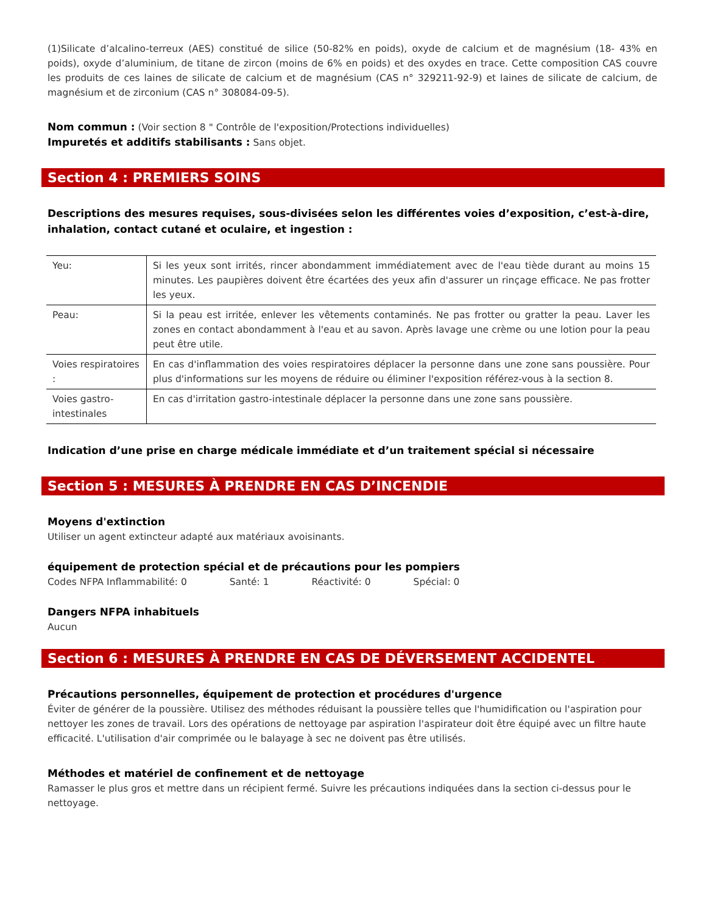(1)Silicate d’alcalino-terreux (AES) constitué de silice (50-82% en poids), oxyde de calcium et de magnésium (18- 43% en poids), oxyde d’aluminium, de titane de zircon (moins de 6% en poids) et des oxydes en trace. Cette composition CAS couvre les produits de ces laines de silicate de calcium et de magnésium (CAS n° 329211-92-9) et laines de silicate de calcium, de magnésium et de zirconium (CAS n° 308084-09-5).
Nom commun : (Voir section 8 " Contrôle de l'exposition/Protections individuelles)
Impuretés et additifs stabilisants : Sans objet.
Section 4 : PREMIERS SOINS
Descriptions des mesures requises, sous-divisées selon les différentes voies d’exposition, c’est-à-dire, inhalation, contact cutané et oculaire, et ingestion :
| Yeu: | Si les yeux sont irrités, rincer abondamment immédiatement avec de l'eau tiède durant au moins 15 minutes. Les paupières doivent être écartées des yeux afin d'assurer un rinçage efficace. Ne pas frotter les yeux. |
| Peau: | Si la peau est irritée, enlever les vêtements contaminés. Ne pas frotter ou gratter la peau. Laver les zones en contact abondamment à l'eau et au savon. Après lavage une crème ou une lotion pour la peau peut être utile. |
| Voies respiratoires : | En cas d'inflammation des voies respiratoires déplacer la personne dans une zone sans poussière. Pour plus d'informations sur les moyens de réduire ou éliminer l'exposition référez-vous à la section 8. |
| Voies gastro-intestinales | En cas d'irritation gastro-intestinale déplacer la personne dans une zone sans poussière. |
Indication d’une prise en charge médicale immédiate et d’un traitement spécial si nécessaire
Section 5 : MESURES À PRENDRE EN CAS D’INCENDIE
Moyens d'extinction
Utiliser un agent extincteur adapté aux matériaux avoisinants.
équipement de protection spécial et de précautions pour les pompiers
Codes NFPA Inflammabilité: 0 Santé: 1 Réactivité: 0 Spécial: 0
Dangers NFPA inhabituels
Aucun
Section 6 : MESURES À PRENDRE EN CAS DE DÉVERSEMENT ACCIDENTEL
Précautions personnelles, équipement de protection et procédures d'urgence
Éviter de générer de la poussière. Utilisez des méthodes réduisant la poussière telles que l'humidification ou l'aspiration pour nettoyer les zones de travail. Lors des opérations de nettoyage par aspiration l'aspirateur doit être équipé avec un filtre haute efficacité. L'utilisation d'air comprimée ou le balayage à sec ne doivent pas être utilisés.
Méthodes et matériel de confinement et de nettoyage
Ramasser le plus gros et mettre dans un récipient fermé. Suivre les précautions indiquées dans la section ci-dessus pour le nettoyage.